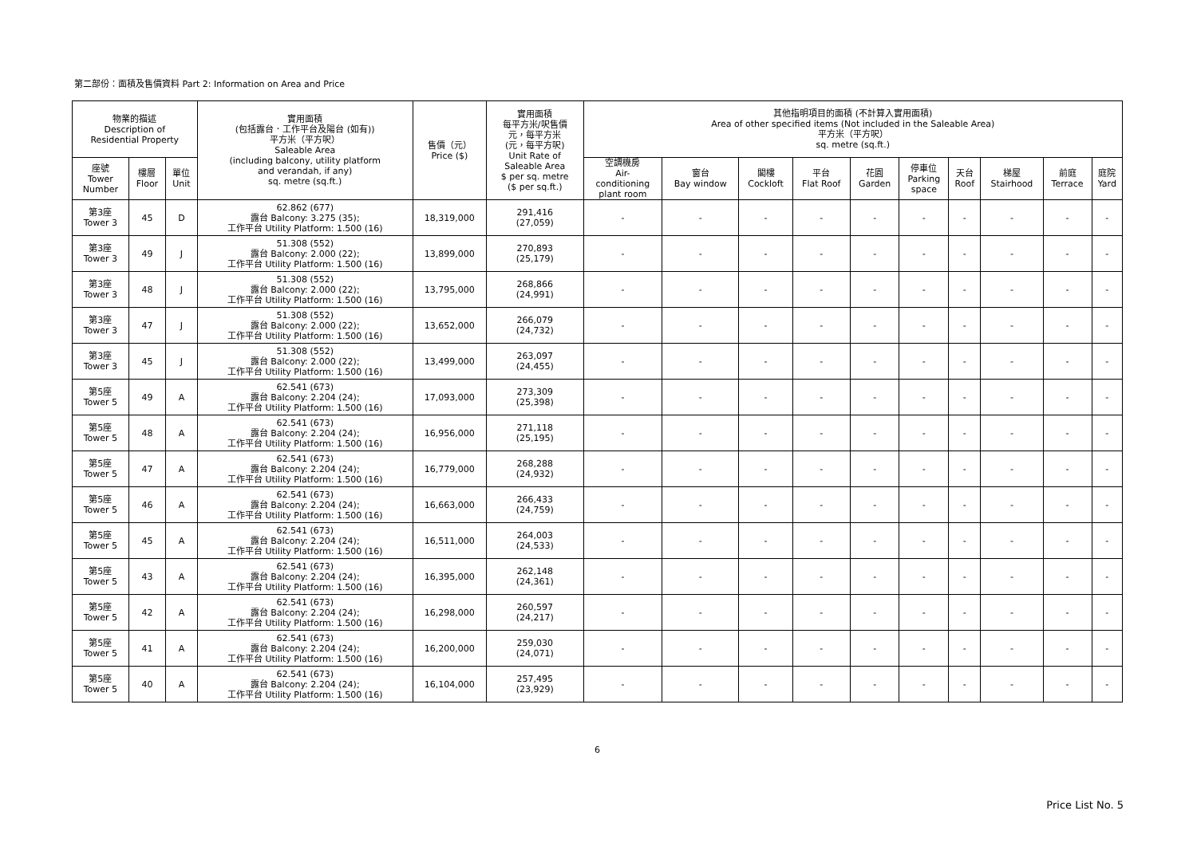第二部份：面積及售價資料 Part 2: Information on Area and Price
| 物業的描述 Description of Residential Property | | | 實用面積 (包括露台．工作平台及陽台 (如有)) 平方米（平方呎） Saleable Area (including balcony, utility platform and verandah, if any) sq. metre (sq.ft.) | 售價（元） Price ($) | 實用面積 每平方米/呎售價 元，每平方米 (元，每平方呎) Unit Rate of Saleable Area $ per sq. metre ($ per sq.ft.) | 其他指明項目的面積 (不計算入實用面積) Area of other specified items (Not included in the Saleable Area) 平方米（平方呎） sq. metre (sq.ft.) | | | | | | | | | |
| --- | --- | --- | --- | --- | --- | --- | --- | --- | --- | --- | --- | --- | --- | --- | --- |
| 座號 Tower Number | 樓層 Floor | 單位 Unit | | | | 空調機房 Air- conditioning plant room | 窗台 Bay window | 閣樓 Cockloft | 平台 Flat Roof | 花園 Garden | 停車位 Parking space | 天台 Roof | 梯屋 Stairhood | 前庭 Terrace | 庭院 Yard |
| 第3座 Tower 3 | 45 | D | 62.862 (677) 露台 Balcony: 3.275 (35); 工作平台 Utility Platform: 1.500 (16) | 18,319,000 | 291,416 (27,059) | - | - | - | - | - | - | - | - | - | - |
| 第3座 Tower 3 | 49 | J | 51.308 (552) 露台 Balcony: 2.000 (22); 工作平台 Utility Platform: 1.500 (16) | 13,899,000 | 270,893 (25,179) | - | - | - | - | - | - | - | - | - | - |
| 第3座 Tower 3 | 48 | J | 51.308 (552) 露台 Balcony: 2.000 (22); 工作平台 Utility Platform: 1.500 (16) | 13,795,000 | 268,866 (24,991) | - | - | - | - | - | - | - | - | - | - |
| 第3座 Tower 3 | 47 | J | 51.308 (552) 露台 Balcony: 2.000 (22); 工作平台 Utility Platform: 1.500 (16) | 13,652,000 | 266,079 (24,732) | - | - | - | - | - | - | - | - | - | - |
| 第3座 Tower 3 | 45 | J | 51.308 (552) 露台 Balcony: 2.000 (22); 工作平台 Utility Platform: 1.500 (16) | 13,499,000 | 263,097 (24,455) | - | - | - | - | - | - | - | - | - | - |
| 第5座 Tower 5 | 49 | A | 62.541 (673) 露台 Balcony: 2.204 (24); 工作平台 Utility Platform: 1.500 (16) | 17,093,000 | 273,309 (25,398) | - | - | - | - | - | - | - | - | - | - |
| 第5座 Tower 5 | 48 | A | 62.541 (673) 露台 Balcony: 2.204 (24); 工作平台 Utility Platform: 1.500 (16) | 16,956,000 | 271,118 (25,195) | - | - | - | - | - | - | - | - | - | - |
| 第5座 Tower 5 | 47 | A | 62.541 (673) 露台 Balcony: 2.204 (24); 工作平台 Utility Platform: 1.500 (16) | 16,779,000 | 268,288 (24,932) | - | - | - | - | - | - | - | - | - | - |
| 第5座 Tower 5 | 46 | A | 62.541 (673) 露台 Balcony: 2.204 (24); 工作平台 Utility Platform: 1.500 (16) | 16,663,000 | 266,433 (24,759) | - | - | - | - | - | - | - | - | - | - |
| 第5座 Tower 5 | 45 | A | 62.541 (673) 露台 Balcony: 2.204 (24); 工作平台 Utility Platform: 1.500 (16) | 16,511,000 | 264,003 (24,533) | - | - | - | - | - | - | - | - | - | - |
| 第5座 Tower 5 | 43 | A | 62.541 (673) 露台 Balcony: 2.204 (24); 工作平台 Utility Platform: 1.500 (16) | 16,395,000 | 262,148 (24,361) | - | - | - | - | - | - | - | - | - | - |
| 第5座 Tower 5 | 42 | A | 62.541 (673) 露台 Balcony: 2.204 (24); 工作平台 Utility Platform: 1.500 (16) | 16,298,000 | 260,597 (24,217) | - | - | - | - | - | - | - | - | - | - |
| 第5座 Tower 5 | 41 | A | 62.541 (673) 露台 Balcony: 2.204 (24); 工作平台 Utility Platform: 1.500 (16) | 16,200,000 | 259,030 (24,071) | - | - | - | - | - | - | - | - | - | - |
| 第5座 Tower 5 | 40 | A | 62.541 (673) 露台 Balcony: 2.204 (24); 工作平台 Utility Platform: 1.500 (16) | 16,104,000 | 257,495 (23,929) | - | - | - | - | - | - | - | - | - | - |
6
Price List No. 5